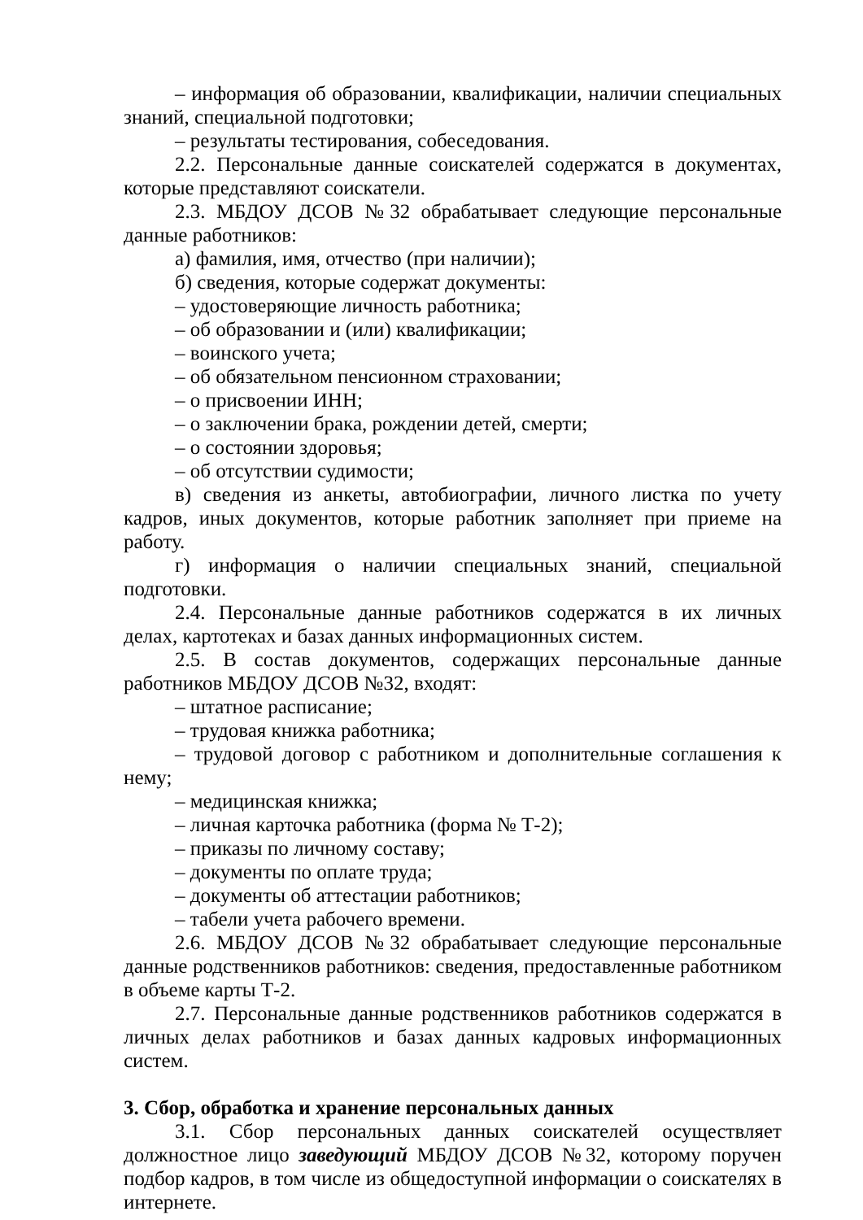– информация об образовании, квалификации, наличии специальных знаний, специальной подготовки;
– результаты тестирования, собеседования.
2.2. Персональные данные соискателей содержатся в документах, которые представляют соискатели.
2.3. МБДОУ ДСОВ №32 обрабатывает следующие персональные данные работников:
а) фамилия, имя, отчество (при наличии);
б) сведения, которые содержат документы:
– удостоверяющие личность работника;
– об образовании и (или) квалификации;
– воинского учета;
– об обязательном пенсионном страховании;
– о присвоении ИНН;
– о заключении брака, рождении детей, смерти;
– о состоянии здоровья;
– об отсутствии судимости;
в) сведения из анкеты, автобиографии, личного листка по учету кадров, иных документов, которые работник заполняет при приеме на работу.
г) информация о наличии специальных знаний, специальной подготовки.
2.4. Персональные данные работников содержатся в их личных делах, картотеках и базах данных информационных систем.
2.5. В состав документов, содержащих персональные данные работников МБДОУ ДСОВ №32, входят:
– штатное расписание;
– трудовая книжка работника;
– трудовой договор с работником и дополнительные соглашения к нему;
– медицинская книжка;
– личная карточка работника (форма № Т-2);
– приказы по личному составу;
– документы по оплате труда;
– документы об аттестации работников;
– табели учета рабочего времени.
2.6. МБДОУ ДСОВ №32 обрабатывает следующие персональные данные родственников работников: сведения, предоставленные работником в объеме карты Т-2.
2.7. Персональные данные родственников работников содержатся в личных делах работников и базах данных кадровых информационных систем.
3. Сбор, обработка и хранение персональных данных
3.1. Сбор персональных данных соискателей осуществляет должностное лицо заведующий МБДОУ ДСОВ №32, которому поручен подбор кадров, в том числе из общедоступной информации о соискателях в интернете.